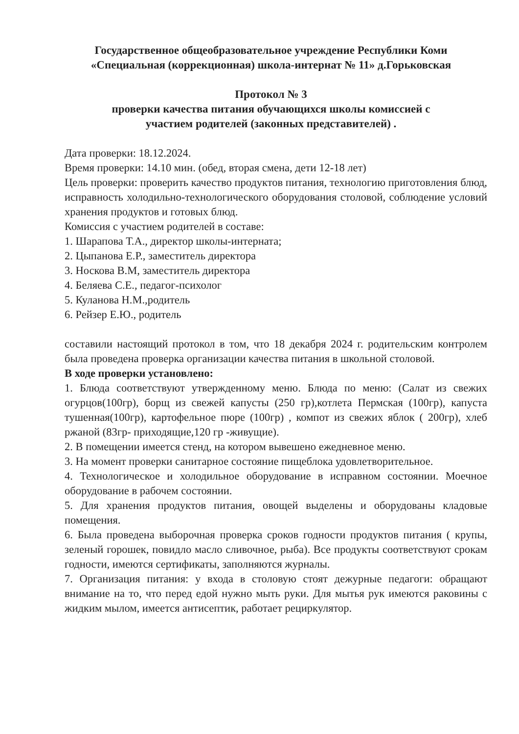Государственное общеобразовательное учреждение Республики Коми
«Специальная (коррекционная) школа-интернат № 11» д.Горьковская
Протокол № 3
проверки качества питания обучающихся школы комиссией с
участием родителей (законных представителей) .
Дата проверки: 18.12.2024.
Время проверки: 14.10 мин. (обед, вторая смена, дети 12-18 лет)
Цель проверки: проверить качество продуктов питания, технологию приготовления блюд, исправность холодильно-технологического оборудования столовой, соблюдение условий хранения продуктов и готовых блюд.
Комиссия с участием родителей в составе:
1. Шарапова Т.А., директор школы-интерната;
2. Цыпанова Е.Р., заместитель директора
3. Носкова В.М, заместитель директора
4. Беляева С.Е., педагог-психолог
5. Куланова Н.М.,родитель
6. Рейзер Е.Ю., родитель
составили настоящий протокол в том, что 18 декабря 2024 г. родительским контролем была проведена проверка организации качества питания в школьной столовой.
В ходе проверки установлено:
1. Блюда соответствуют утвержденному меню. Блюда по меню: (Салат из свежих огурцов(100гр), борщ из свежей капусты (250 гр),котлета Пермская (100гр), капуста тушенная(100гр), картофельное пюре (100гр) , компот из свежих яблок ( 200гр), хлеб ржаной (83гр- приходящие,120 гр -живущие).
2. В помещении имеется стенд, на котором вывешено ежедневное меню.
3. На момент проверки санитарное состояние пищеблока удовлетворительное.
4. Технологическое и холодильное оборудование в исправном состоянии. Моечное оборудование в рабочем состоянии.
5. Для хранения продуктов питания, овощей выделены и оборудованы кладовые помещения.
6. Была проведена выборочная проверка сроков годности продуктов питания ( крупы, зеленый горошек, повидло масло сливочное, рыба). Все продукты соответствуют срокам годности, имеются сертификаты, заполняются журналы.
7. Организация питания: у входа в столовую стоят дежурные педагоги: обращают внимание на то, что перед едой нужно мыть руки. Для мытья рук имеются раковины с жидким мылом, имеется антисептик, работает рециркулятор.